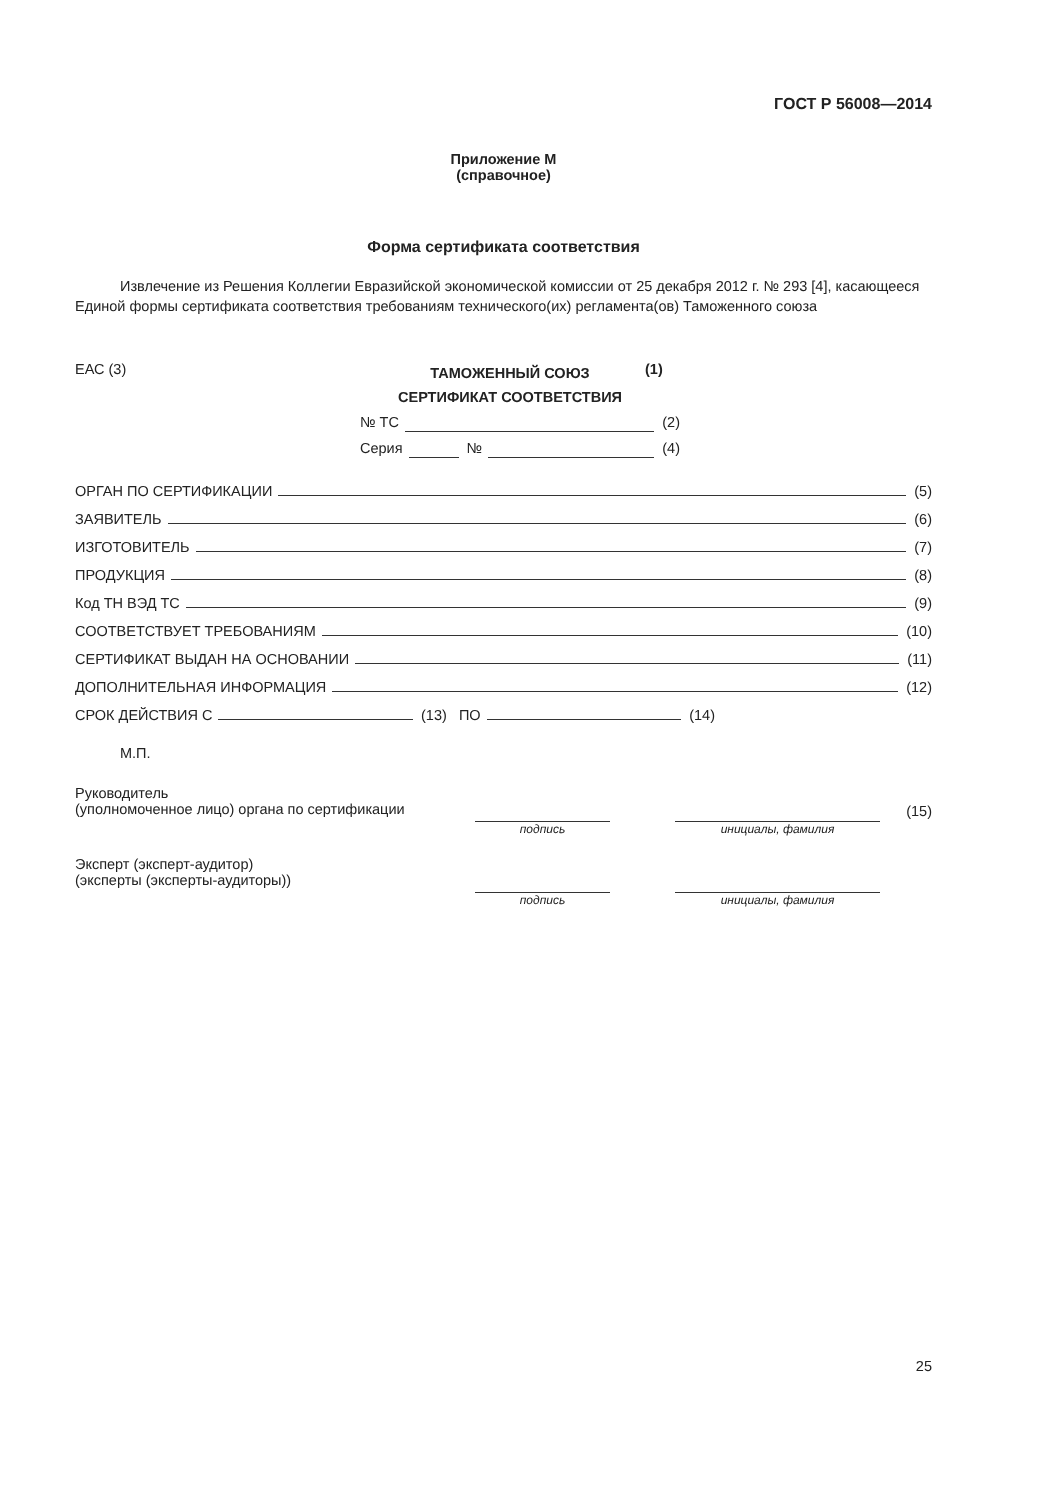ГОСТ Р 56008—2014
Приложение М
(справочное)
Форма сертификата соответствия
Извлечение из Решения Коллегии Евразийской экономической комиссии от 25 декабря 2012 г. № 293 [4], касающееся Единой формы сертификата соответствия требованиям технического(их) регламента(ов) Таможенного союза
ЕАС (3)
ТАМОЖЕННЫЙ СОЮЗ
СЕРТИФИКАТ СООТВЕТСТВИЯ
(1)
№ ТС (2)
Серия № (4)
ОРГАН ПО СЕРТИФИКАЦИИ (5)
ЗАЯВИТЕЛЬ (6)
ИЗГОТОВИТЕЛЬ (7)
ПРОДУКЦИЯ (8)
Код ТН ВЭД ТС (9)
СООТВЕТСТВУЕТ ТРЕБОВАНИЯМ (10)
СЕРТИФИКАТ ВЫДАН НА ОСНОВАНИИ (11)
ДОПОЛНИТЕЛЬНАЯ ИНФОРМАЦИЯ (12)
СРОК ДЕЙСТВИЯ С (13) ПО (14)
М.П.
Руководитель
(уполномоченное лицо) органа по сертификации
подпись инициалы, фамилия
(15)
Эксперт (эксперт-аудитор)
(эксперты (эксперты-аудиторы))
подпись инициалы, фамилия
25